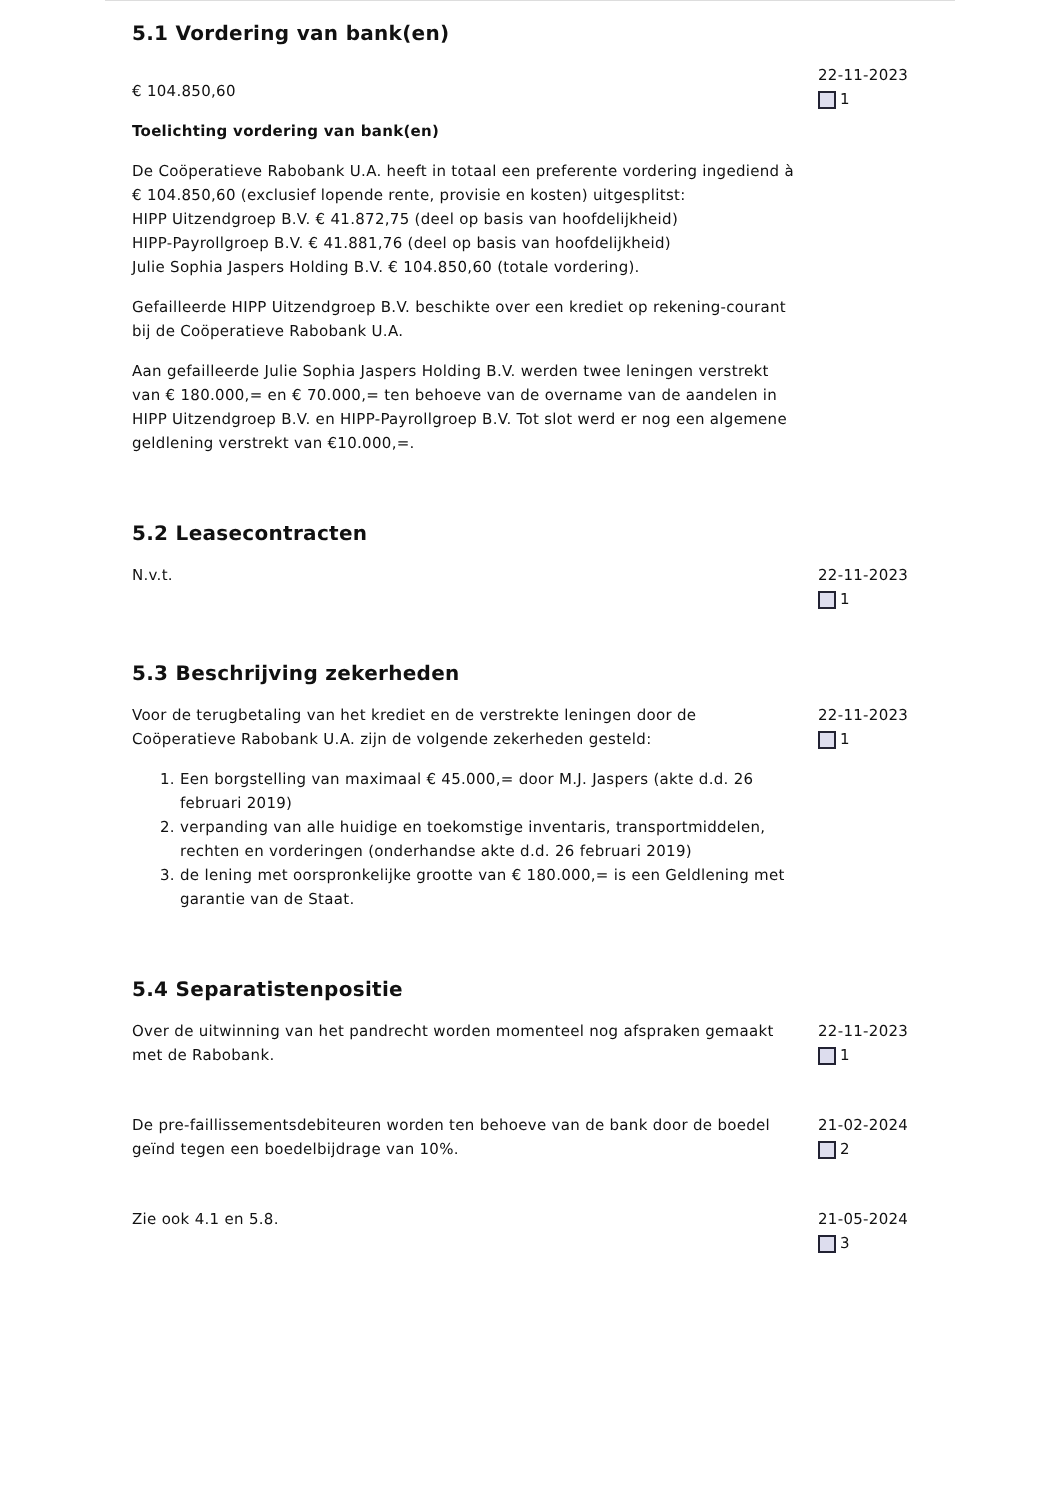5.1 Vordering van bank(en)
€ 104.850,60
Toelichting vordering van bank(en)
De Coöperatieve Rabobank U.A. heeft in totaal een preferente vordering ingediend à € 104.850,60 (exclusief lopende rente, provisie en kosten) uitgesplitst:
HIPP Uitzendgroep B.V. € 41.872,75 (deel op basis van hoofdelijkheid)
HIPP-Payrollgroep B.V. € 41.881,76 (deel op basis van hoofdelijkheid)
Julie Sophia Jaspers Holding B.V. € 104.850,60 (totale vordering).
Gefailleerde HIPP Uitzendgroep B.V. beschikte over een krediet op rekening-courant bij de Coöperatieve Rabobank U.A.
Aan gefailleerde Julie Sophia Jaspers Holding B.V. werden twee leningen verstrekt van € 180.000,= en € 70.000,= ten behoeve van de overname van de aandelen in HIPP Uitzendgroep B.V. en HIPP-Payrollgroep B.V. Tot slot werd er nog een algemene geldlening verstrekt van €10.000,=.
22-11-2023
1
5.2 Leasecontracten
N.v.t. 22-11-2023
1
5.3 Beschrijving zekerheden
Voor de terugbetaling van het krediet en de verstrekte leningen door de Coöperatieve Rabobank U.A. zijn de volgende zekerheden gesteld:
1. Een borgstelling van maximaal € 45.000,= door M.J. Jaspers (akte d.d. 26 februari 2019)
2. verpanding van alle huidige en toekomstige inventaris, transportmiddelen, rechten en vorderingen (onderhandse akte d.d. 26 februari 2019)
3. de lening met oorspronkelijke grootte van € 180.000,= is een Geldlening met garantie van de Staat.
22-11-2023
1
5.4 Separatistenpositie
Over de uitwinning van het pandrecht worden momenteel nog afspraken gemaakt met de Rabobank.
22-11-2023
1
De pre-faillissementsdebiteuren worden ten behoeve van de bank door de boedel geïnd tegen een boedelbijdrage van 10%.
21-02-2024
2
Zie ook 4.1 en 5.8. 21-05-2024
3